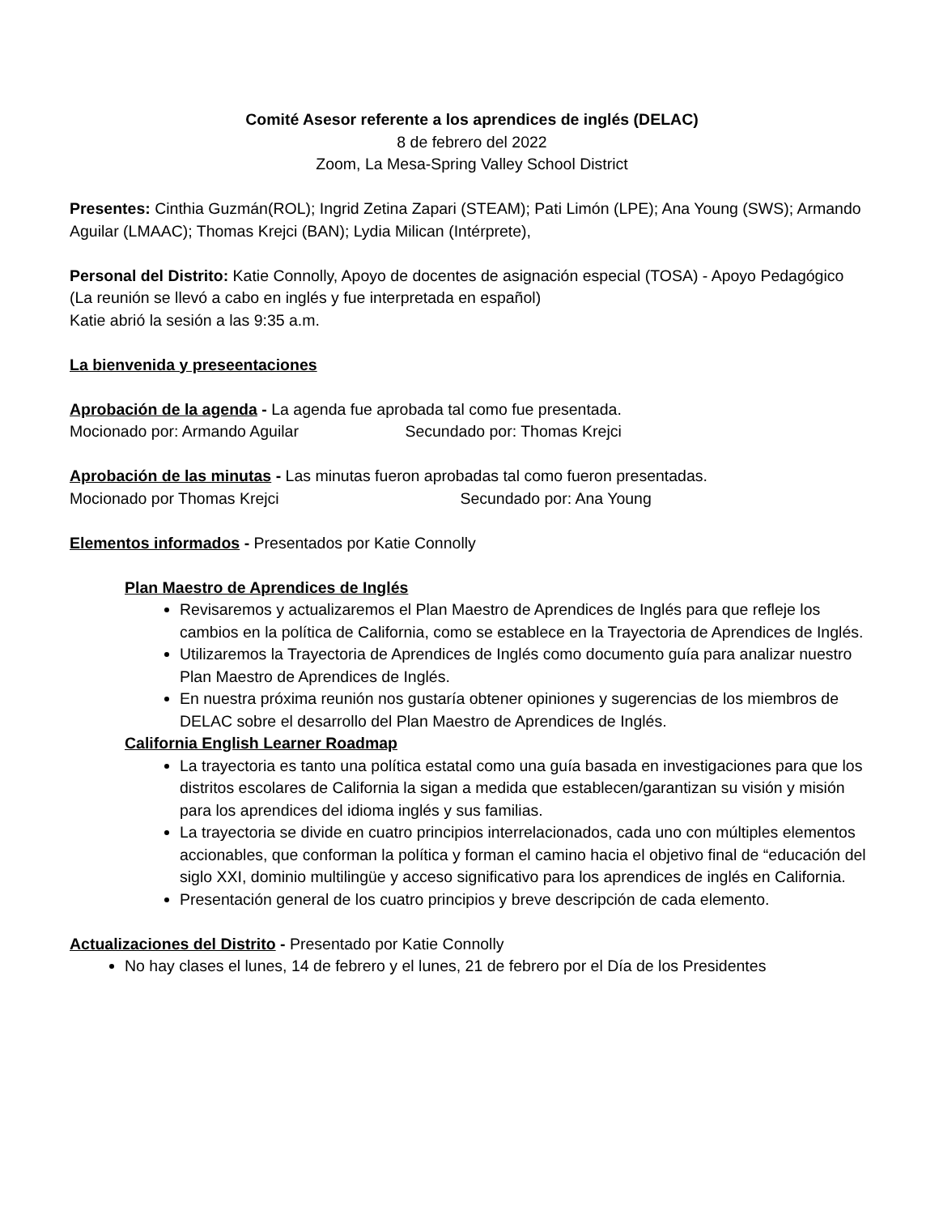Comité Asesor referente a los aprendices de inglés (DELAC)
8 de febrero del 2022
Zoom, La Mesa-Spring Valley School District
Presentes: Cinthia Guzmán(ROL); Ingrid Zetina Zapari (STEAM); Pati Limón (LPE); Ana Young (SWS); Armando Aguilar (LMAAC); Thomas Krejci (BAN); Lydia Milican (Intérprete),
Personal del Distrito: Katie Connolly, Apoyo de docentes de asignación especial (TOSA) - Apoyo Pedagógico
(La reunión se llevó a cabo en inglés y fue interpretada en español)
Katie abrió la sesión a las 9:35 a.m.
La bienvenida y preseentaciones
Aprobación de la agenda - La agenda fue aprobada tal como fue presentada.
Mocionado por: Armando Aguilar Secundado por: Thomas Krejci
Aprobación de las minutas - Las minutas fueron aprobadas tal como fueron presentadas.
Mocionado por Thomas Krejci Secundado por: Ana Young
Elementos informados - Presentados por Katie Connolly
Plan Maestro de Aprendices de Inglés
Revisaremos y actualizaremos el Plan Maestro de Aprendices de Inglés para que refleje los cambios en la política de California, como se establece en la Trayectoria de Aprendices de Inglés.
Utilizaremos la Trayectoria de Aprendices de Inglés como documento guía para analizar nuestro Plan Maestro de Aprendices de Inglés.
En nuestra próxima reunión nos gustaría obtener opiniones y sugerencias de los miembros de DELAC sobre el desarrollo del Plan Maestro de Aprendices de Inglés.
California English Learner Roadmap
La trayectoria es tanto una política estatal como una guía basada en investigaciones para que los distritos escolares de California la sigan a medida que establecen/garantizan su visión y misión para los aprendices del idioma inglés y sus familias.
La trayectoria se divide en cuatro principios interrelacionados, cada uno con múltiples elementos accionables, que conforman la política y forman el camino hacia el objetivo final de “educación del siglo XXI, dominio multilingüe y acceso significativo para los aprendices de inglés en California.
Presentación general de los cuatro principios y breve descripción de cada elemento.
Actualizaciones del Distrito - Presentado por Katie Connolly
No hay clases el lunes, 14 de febrero y el lunes, 21 de febrero por el Día de los Presidentes